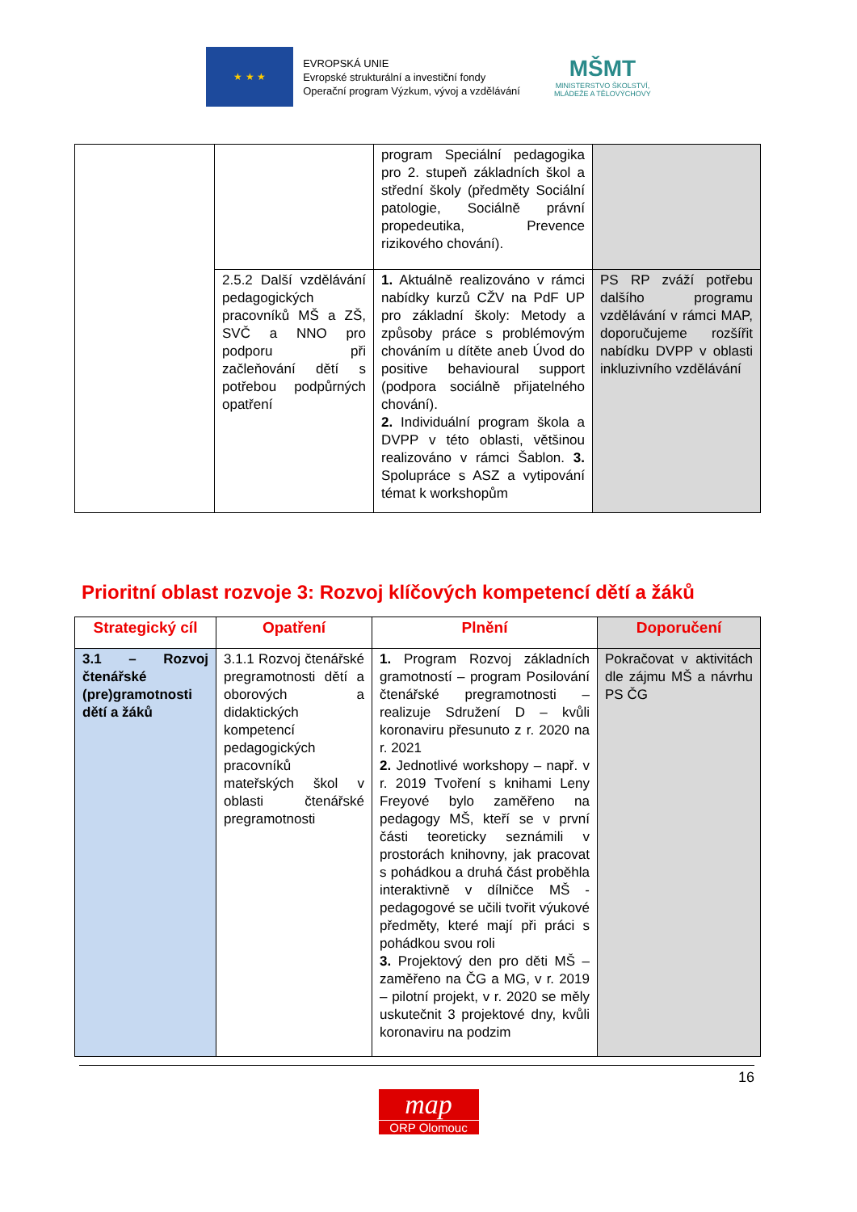★ ★ ★
EVROPSKÁ UNIE
Evropské strukturální a investiční fondy
Operační program Výzkum, vývoj a vzdělávání
MŠMT
MINISTERSTVO ŠKOLSTVÍ,
MLÁDEŽE A TĚLOVÝCHOVY
| | | program Speciální pedagogika pro 2. stupeň základních škol a střední školy (předměty Sociální patologie, Sociálně právní propedeutika, Prevence rizikového chování). | |
| | 2.5.2 Další vzdělávání pedagogických pracovníků MŠ a ZŠ, SVČ a NNO pro podporu při začleňování dětí s potřebou podpůrných opatření | 1. Aktuálně realizováno v rámci nabídky kurzů CŽV na PdF UP pro základní školy: Metody a způsoby práce s problémovým chováním u dítěte aneb Úvod do positive behavioural support (podpora sociálně přijatelného chování). 2. Individuální program škola a DVPP v této oblasti, většinou realizováno v rámci Šablon. 3. Spolupráce s ASZ a vytipování témat k workshopům | PS RP zváží potřebu dalšího programu vzdělávání v rámci MAP, doporučujeme rozšířit nabídku DVPP v oblasti inkluzivního vzdělávání |
Prioritní oblast rozvoje 3: Rozvoj klíčových kompetencí dětí a žáků
| Strategický cíl | Opatření | Plnění | Doporučení |
| --- | --- | --- | --- |
| 3.1 – Rozvoj čtenářské (pre)gramotnosti dětí a žáků | 3.1.1 Rozvoj čtenářské pregramotnosti dětí a oborových a didaktických kompetencí pedagogických pracovníků mateřských škol v oblasti čtenářské pregramotnosti | 1. Program Rozvoj základních gramotností – program Posilování čtenářské pregramotnosti – realizuje Sdružení D – kvůli koronaviru přesunuto z r. 2020 na r. 2021 2. Jednotlivé workshopy – např. v r. 2019 Tvoření s knihami Leny Freyové bylo zaměřeno na pedagogy MŠ, kteří se v první části teoreticky seznámili v prostorách knihovny, jak pracovat s pohádkou a druhá část proběhla interaktivně v dílničce MŠ - pedagogové se učili tvořit výukové předměty, které mají při práci s pohádkou svou roli 3. Projektový den pro děti MŠ – zaměřeno na ČG a MG, v r. 2019 – pilotní projekt, v r. 2020 se měly uskutečnit 3 projektové dny, kvůli koronaviru na podzim | Pokračovat v aktivitách dle zájmu MŠ a návrhu PS ČG |
16
map
ORP Olomouc